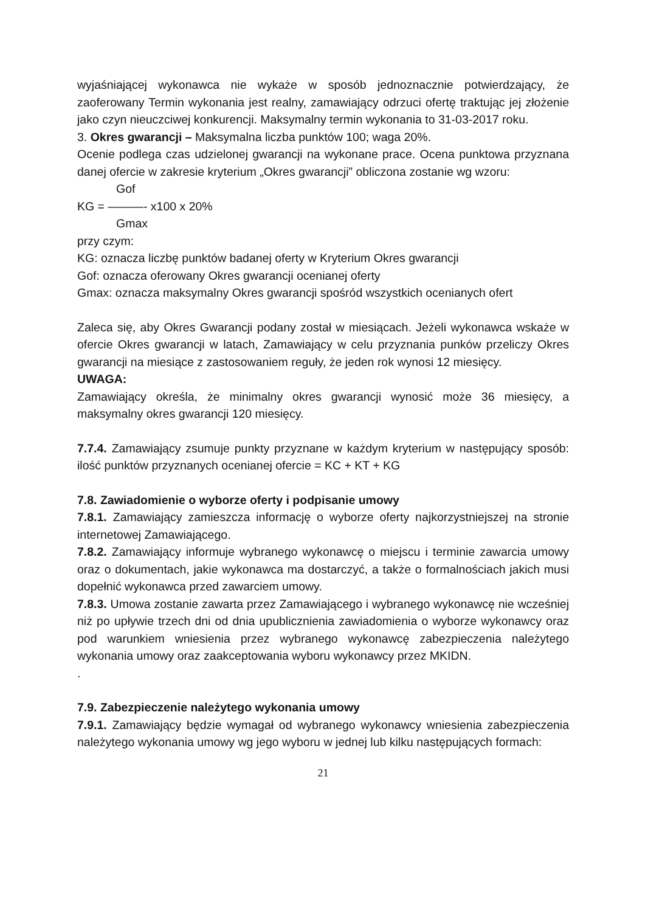wyjaśniającej wykonawca nie wykaże w sposób jednoznacznie potwierdzający, że zaoferowany Termin wykonania jest realny, zamawiający odrzuci ofertę traktując jej złożenie jako czyn nieuczciwej konkurencji. Maksymalny termin wykonania to 31-03-2017 roku.
3. Okres gwarancji – Maksymalna liczba punktów 100; waga 20%.
Ocenie podlega czas udzielonej gwarancji na wykonane prace. Ocena punktowa przyznana danej ofercie w zakresie kryterium „Okres gwarancji” obliczona zostanie wg wzoru:
Gof
KG = ———- x100 x 20%
Gmax
przy czym:
KG: oznacza liczbę punktów badanej oferty w Kryterium Okres gwarancji
Gof: oznacza oferowany Okres gwarancji ocenianej oferty
Gmax: oznacza maksymalny Okres gwarancji spośród wszystkich ocenianych ofert
Zaleca się, aby Okres Gwarancji podany został w miesiącach. Jeżeli wykonawca wskaże w ofercie Okres gwarancji w latach, Zamawiający w celu przyznania punków przeliczy Okres gwarancji na miesiące z zastosowaniem reguły, że jeden rok wynosi 12 miesięcy.
UWAGA:
Zamawiający określa, że minimalny okres gwarancji wynosić może 36 miesięcy, a maksymalny okres gwarancji 120 miesięcy.
7.7.4. Zamawiający zsumuje punkty przyznane w każdym kryterium w następujący sposób: ilość punktów przyznanych ocenianej ofercie = KC + KT + KG
7.8. Zawiadomienie o wyborze oferty i podpisanie umowy
7.8.1. Zamawiający zamieszcza informację o wyborze oferty najkorzystniejszej na stronie internetowej Zamawiającego.
7.8.2. Zamawiający informuje wybranego wykonawcę o miejscu i terminie zawarcia umowy oraz o dokumentach, jakie wykonawca ma dostarczyć, a także o formalnościach jakich musi dopełnić wykonawca przed zawarciem umowy.
7.8.3. Umowa zostanie zawarta przez Zamawiającego i wybranego wykonawcę nie wcześniej niż po upływie trzech dni od dnia upublicznienia zawiadomienia o wyborze wykonawcy oraz pod warunkiem wniesienia przez wybranego wykonawcę zabezpieczenia należytego wykonania umowy oraz zaakceptowania wyboru wykonawcy przez MKIDN.
.
7.9. Zabezpieczenie należytego wykonania umowy
7.9.1. Zamawiający będzie wymagał od wybranego wykonawcy wniesienia zabezpieczenia należytego wykonania umowy wg jego wyboru w jednej lub kilku następujących formach:
21